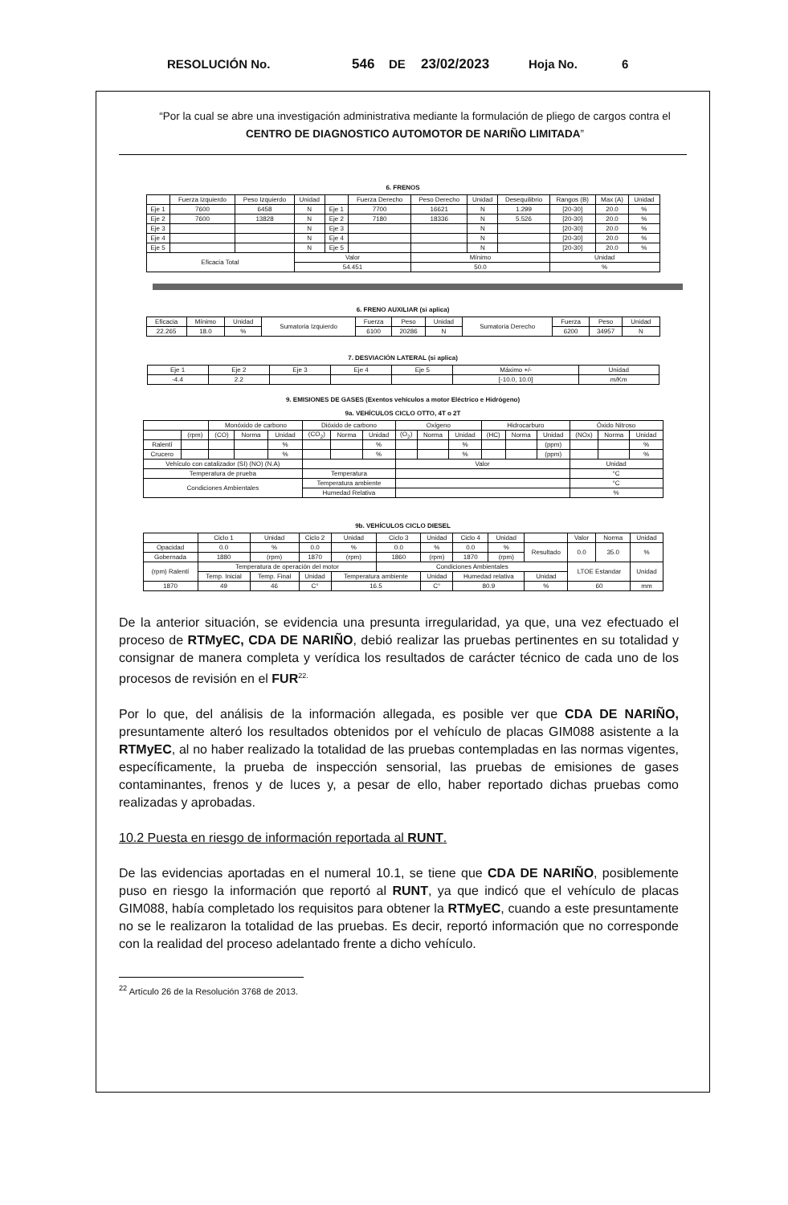RESOLUCIÓN No. 546 DE 23/02/2023 Hoja No. 6
“Por la cual se abre una investigación administrativa mediante la formulación de pliego de cargos contra el CENTRO DE DIAGNOSTICO AUTOMOTOR DE NARIÑO LIMITADA”
6. FRENOS
| | Fuerza Izquierdo | Peso Izquierdo | Unidad | | Fuerza Derecho | Peso Derecho | Unidad | Desequilibrio | Rangos (B) | Max (A) | Unidad |
| --- | --- | --- | --- | --- | --- | --- | --- | --- | --- | --- | --- |
| Eje 1 | 7600 | 6458 | N | Eje 1 | 7700 | 16621 | N | 1.299 | [20-30] | 20.0 | % |
| Eje 2 | 7600 | 13828 | N | Eje 2 | 7180 | 18336 | N | 5.526 | [20-30] | 20.0 | % |
| Eje 3 | | | N | Eje 3 | | | N | | [20-30] | 20.0 | % |
| Eje 4 | | | N | Eje 4 | | | N | | [20-30] | 20.0 | % |
| Eje 5 | | | N | Eje 5 | | | N | | [20-30] | 20.0 | % |
| Eficacia Total | | | Valor | | | Mínimo | | | Unidad | | |
| | | | 54.451 | | | 50.0 | | | % | | |
6. FRENO AUXILIAR (si aplica)
| Eficacia | Mínimo | Unidad | Sumatoria Izquierdo | Fuerza | Peso | Unidad | Sumatoria Derecho | Fuerza | Peso | Unidad |
| 22.265 | 18.0 | % | | 6100 | 20286 | N | | 6200 | 34957 | N |
7. DESVIACIÓN LATERAL (si aplica)
| Eje 1 | Eje 2 | Eje 3 | Eje 4 | Eje 5 | Máximo +/- | Unidad |
| --- | --- | --- | --- | --- | --- | --- |
| -4.4 | 2.2 | | | | [-10.0, 10.0] | m/Km |
9. EMISIONES DE GASES (Exentos vehículos a motor Eléctrico e Hidrógeno)
9a. VEHÍCULOS CICLO OTTO, 4T o 2T
| | | Monóxido de carbono | | | Dióxido de carbono | | | Oxígeno | | | Hidrocarburo | | | Óxido Nitroso | | |
| | (rpm) | (CO) | Norma | Unidad | (CO<sub>2</sub>) | Norma | Unidad | (O<sub>2</sub>) | Norma | Unidad | (HC) | Norma | Unidad | (NOx) | Norma | Unidad |
| Ralentí | | | | % | | | % | | | % | | | (ppm) | | | % |
| Crucero | | | | % | | | % | | | % | | | (ppm) | | | % |
| Vehículo con catalizador (SI) (NO) (N.A) | | | | | | | | Valor | | | | | | Unidad | | |
| Temperatura de prueba | | | | | Temperatura | | | | | | | | | °C | | |
| Condiciones Ambientales | | | | | Temperatura ambiente | | | | | | | | | °C | | |
| | | | | | Humedad Relativa | | | | | | | | | % | | |
9b. VEHÍCULOS CICLO DIESEL
| | Ciclo 1 | Unidad | Ciclo 2 | Unidad | Ciclo 3 | Unidad | Ciclo 4 | Unidad | | Valor | Norma | Unidad |
| Opacidad | 0.0 | % | 0.0 | % | 0.0 | % | 0.0 | % | Resultado | 0.0 | 35.0 | % |
| Gobernada | 1880 | (rpm) | 1870 | (rpm) | 1860 | (rpm) | 1870 | (rpm) | | | | |
| (rpm) Ralentí | Temperatura de operación del motor | | | | Condiciones Ambientales | | | | | LTOE Estandar | | Unidad |
| | Temp. Inicial | Temp. Final | Unidad | Temperatura ambiente | | Unidad | Humedad relativa | | Unidad | | | |
| 1870 | 49 | 46 | C° | 16.5 | | C° | 80.9 | | % | 60 | | mm |
De la anterior situación, se evidencia una presunta irregularidad, ya que, una vez efectuado el proceso de RTMyEC, CDA DE NARIÑO, debió realizar las pruebas pertinentes en su totalidad y consignar de manera completa y verídica los resultados de carácter técnico de cada uno de los procesos de revisión en el FUR<sup>22.</sup>
Por lo que, del análisis de la información allegada, es posible ver que CDA DE NARIÑO, presuntamente alteró los resultados obtenidos por el vehículo de placas GIM088 asistente a la RTMyEC, al no haber realizado la totalidad de las pruebas contempladas en las normas vigentes, específicamente, la prueba de inspección sensorial, las pruebas de emisiones de gases contaminantes, frenos y de luces y, a pesar de ello, haber reportado dichas pruebas como realizadas y aprobadas.
10.2 Puesta en riesgo de información reportada al RUNT.
De las evidencias aportadas en el numeral 10.1, se tiene que CDA DE NARIÑO, posiblemente puso en riesgo la información que reportó al RUNT, ya que indicó que el vehículo de placas GIM088, había completado los requisitos para obtener la RTMyEC, cuando a este presuntamente no se le realizaron la totalidad de las pruebas. Es decir, reportó información que no corresponde con la realidad del proceso adelantado frente a dicho vehículo.
<sup>22</sup> Artículo 26 de la Resolución 3768 de 2013.